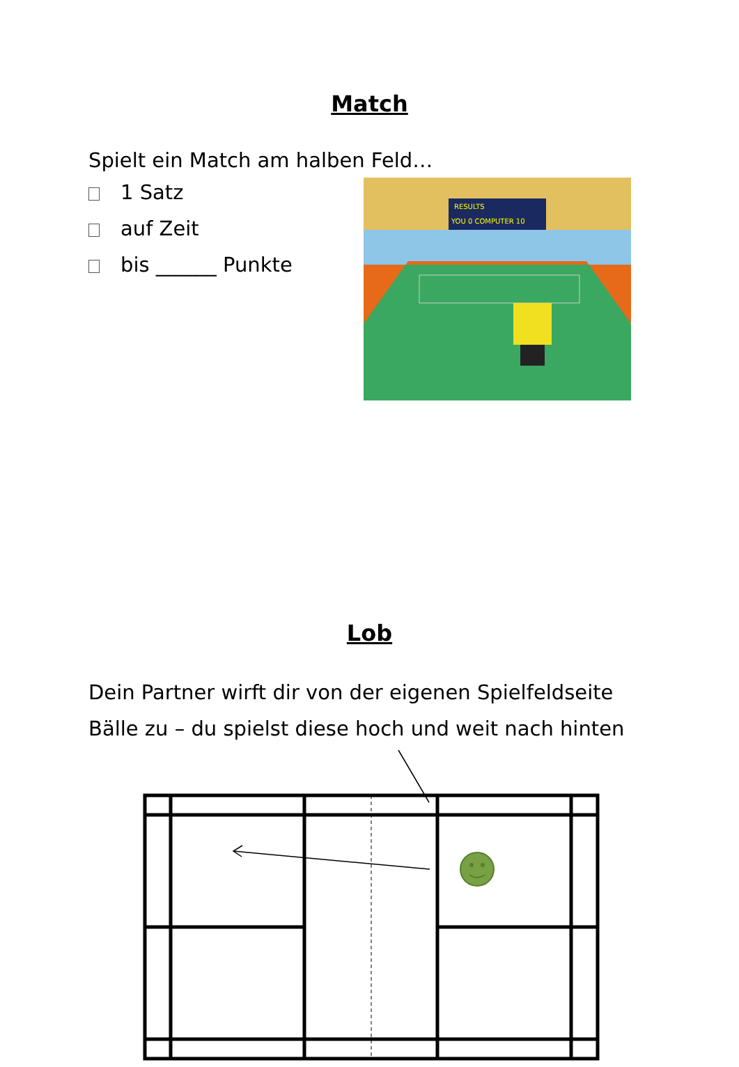Match
Spielt ein Match am halben Feld…
1 Satz
auf Zeit
bis ______ Punkte
RESULTS
YOU 0 COMPUTER 10
Lob
Dein Partner wirft dir von der eigenen Spielfeldseite
Bälle zu – du spielst diese hoch und weit nach hinten